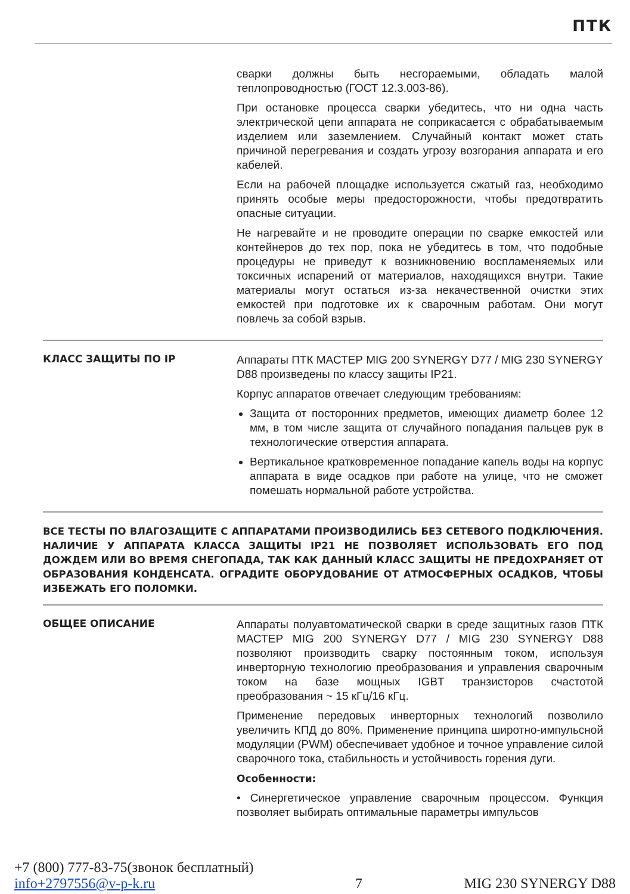ПТК
сварки должны быть несгораемыми, обладать малой теплопроводностью (ГОСТ 12.3.003-86).
При остановке процесса сварки убедитесь, что ни одна часть электрической цепи аппарата не соприкасается с обрабатываемым изделием или заземлением. Случайный контакт может стать причиной перегревания и создать угрозу возгорания аппарата и его кабелей.
Если на рабочей площадке используется сжатый газ, необходимо принять особые меры предосторожности, чтобы предотвратить опасные ситуации.
Не нагревайте и не проводите операции по сварке емкостей или контейнеров до тех пор, пока не убедитесь в том, что подобные процедуры не приведут к возникновению воспламеняемых или токсичных испарений от материалов, находящихся внутри. Такие материалы могут остаться из-за некачественной очистки этих емкостей при подготовке их к сварочным работам. Они могут повлечь за собой взрыв.
КЛАСС ЗАЩИТЫ ПО IP
Аппараты ПТК МАСТЕР MIG 200 SYNERGY D77 / MIG 230 SYNERGY D88 произведены по классу защиты IP21.
Корпус аппаратов отвечает следующим требованиям:
Защита от посторонних предметов, имеющих диаметр более 12 мм, в том числе защита от случайного попадания пальцев рук в технологические отверстия аппарата.
Вертикальное кратковременное попадание капель воды на корпус аппарата в виде осадков при работе на улице, что не сможет помешать нормальной работе устройства.
ВСЕ ТЕСТЫ ПО ВЛАГОЗАЩИТЕ С АППАРАТАМИ ПРОИЗВОДИЛИСЬ БЕЗ СЕТЕВОГО ПОДКЛЮЧЕНИЯ. НАЛИЧИЕ У АППАРАТА КЛАССА ЗАЩИТЫ IP21 НЕ ПОЗВОЛЯЕТ ИСПОЛЬЗОВАТЬ ЕГО ПОД ДОЖДЕМ ИЛИ ВО ВРЕМЯ СНЕГОПАДА, ТАК КАК ДАННЫЙ КЛАСС ЗАЩИТЫ НЕ ПРЕДОХРАНЯЕТ ОТ ОБРАЗОВАНИЯ КОНДЕНСАТА. ОГРАДИТЕ ОБОРУДОВАНИЕ ОТ АТМОСФЕРНЫХ ОСАДКОВ, ЧТОБЫ ИЗБЕЖАТЬ ЕГО ПОЛОМКИ.
ОБЩЕЕ ОПИСАНИЕ
Аппараты полуавтоматической сварки в среде защитных газов ПТК МАСТЕР MIG 200 SYNERGY D77 / MIG 230 SYNERGY D88 позволяют производить сварку постоянным током, используя инверторную технологию преобразования и управления сварочным током на базе мощных IGBT транзисторов счастотой преобразования ~ 15 кГц/16 кГц.
Применение передовых инверторных технологий позволило увеличить КПД до 80%. Применение принципа широтно-импульсной модуляции (PWM) обеспечивает удобное и точное управление силой сварочного тока, стабильность и устойчивость горения дуги.
Особенности:
• Синергетическое управление сварочным процессом. Функция позволяет выбирать оптимальные параметры импульсов
+7 (800) 777-83-75(звонок бесплатный)
info+2797556@v-p-k.ru
7
MIG 230 SYNERGY D88